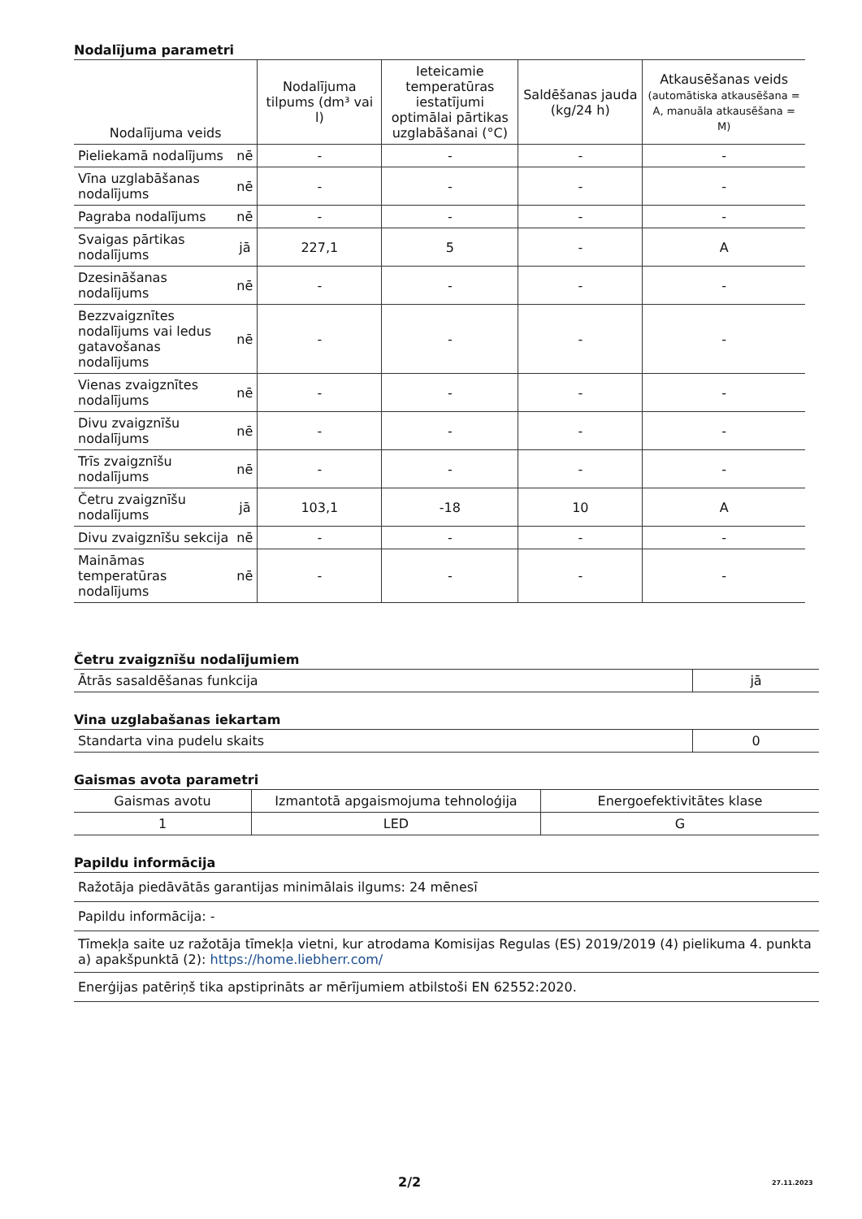Nodalījuma parametri
| Nodalījuma veids | | Nodalījuma tilpums (dm³ vai l) | Ieteicamie temperatūras iestatījumi optimālai pārtikas uzglabāšanai (°C) | Saldēšanas jauda (kg/24 h) | Atkausēšanas veids (automātiska atkausēšana = A, manuāla atkausēšana = M) |
| --- | --- | --- | --- | --- | --- |
| Pieliekamā nodalījums | nē | - | - | - | - |
| Vīna uzglabāšanas nodalījums | nē | - | - | - | - |
| Pagraba nodalījums | nē | - | - | - | - |
| Svaigas pārtikas nodalījums | jā | 227,1 | 5 | - | A |
| Dzesināšanas nodalījums | nē | - | - | - | - |
| Bezzvaigznītes nodalījums vai ledus gatavošanas nodalījums | nē | - | - | - | - |
| Vienas zvaigznītes nodalījums | nē | - | - | - | - |
| Divu zvaigznīšu nodalījums | nē | - | - | - | - |
| Trīs zvaigznīšu nodalījums | nē | - | - | - | - |
| Četru zvaigznīšu nodalījums | jā | 103,1 | -18 | 10 | A |
| Divu zvaigznīšu sekcija | nē | - | - | - | - |
| Maināmas temperatūras nodalījums | nē | - | - | - | - |
Četru zvaigznīšu nodalījumiem
| Ātrās sasaldēšanas funkcija | jā |
Vina uzglabašanas iekartam
| Standarta vina pudelu skaits | 0 |
Gaismas avota parametri
| Gaismas avotu | Izmantotā apgaismojuma tehnoloģija | Energoefektivitātes klase |
| 1 | LED | G |
Papildu informācija
| Ražotāja piedāvātās garantijas minimālais ilgums: 24 mēnesī |
| Papildu informācija: - |
| Tīmekļa saite uz ražotāja tīmekļa vietni, kur atrodama Komisijas Regulas (ES) 2019/2019 (4) pielikuma 4. punkta a) apakšpunktā (2): https://home.liebherr.com/ |
| Enerģijas patēriņš tika apstiprināts ar mērījumiem atbilstoši EN 62552:2020. |
2/2 27.11.2023